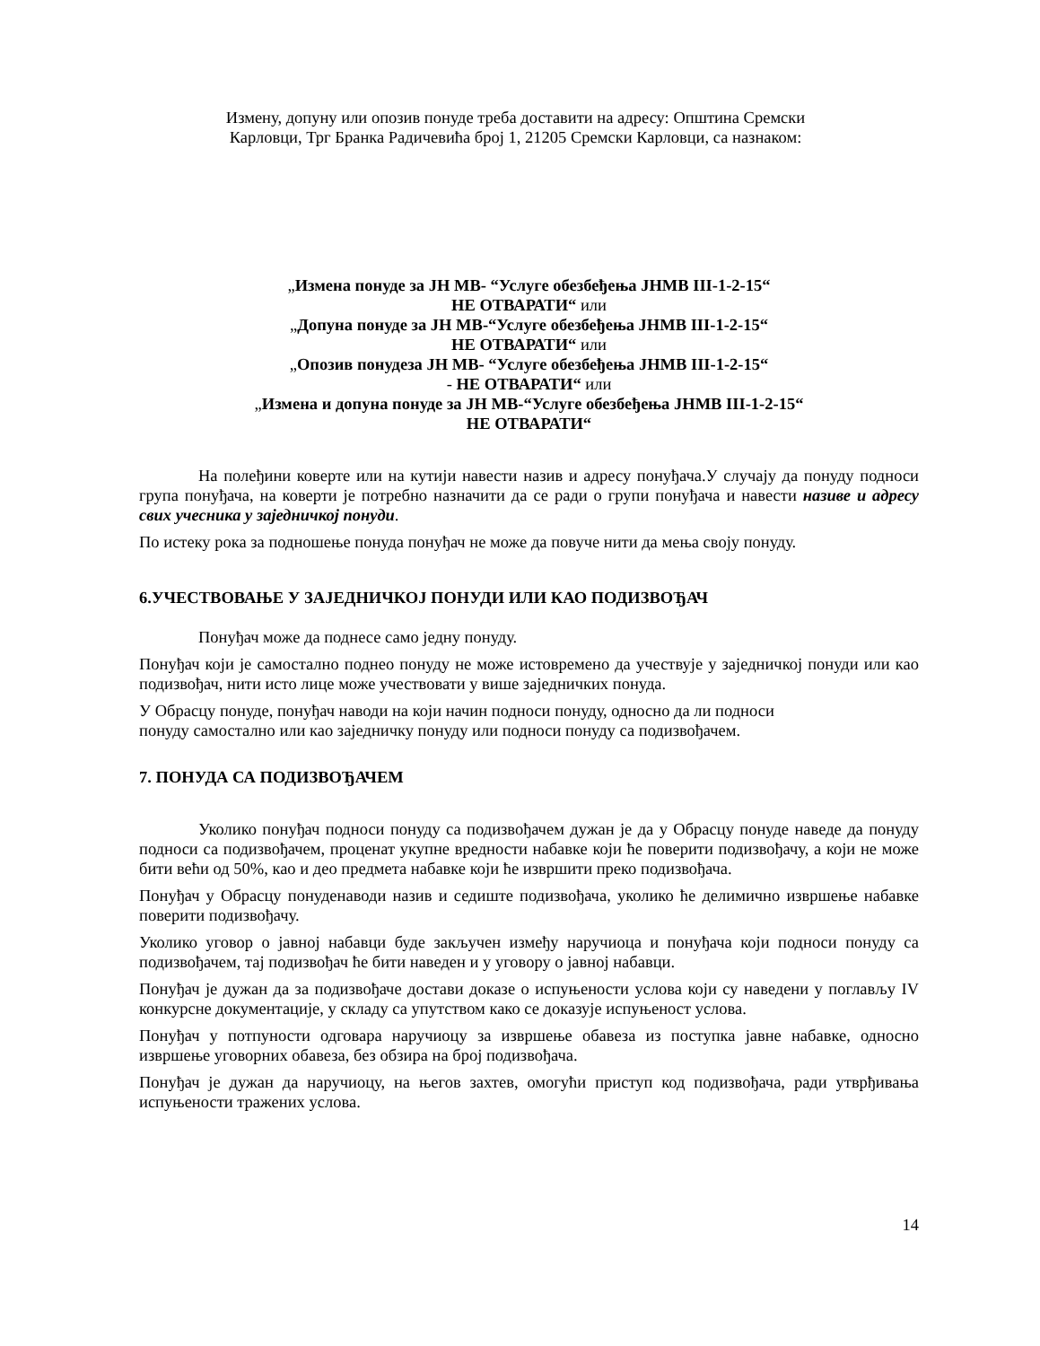Измену, допуну или опозив понуде треба доставити на адресу: Општина Сремски
Карловци, Трг Бранка Радичевића број 1, 21205 Сремски Карловци, са назнаком:
„Измена понуде за ЈН МВ- “Услуге обезбеђења ЈНМВ III-1-2-15“
НЕ ОТВАРАТИ“ или
„Допуна понуде за ЈН МВ-“Услуге обезбеђења ЈНМВ III-1-2-15“
НЕ ОТВАРАТИ“ или
„Опозив понудеза ЈН МВ- “Услуге обезбеђења ЈНМВ III-1-2-15“
- НЕ ОТВАРАТИ“ или
„Измена и допуна понуде за ЈН МВ-“Услуге обезбеђења ЈНМВ III-1-2-15“
НЕ ОТВАРАТИ“
На полеђини коверте или на кутији навести назив и адресу понуђача.У случају да понуду подноси група понуђача, на коверти је потребно назначити да се ради о групи понуђача и навести називе и адресу свих учесника у заједничкој понуди.
По истеку рока за подношење понуда понуђач не може да повуче нити да мења своју понуду.
6.УЧЕСТВОВАЊЕ У ЗАЈЕДНИЧКОЈ ПОНУДИ ИЛИ КАО ПОДИЗВОЂАЧ
Понуђач може да поднесе само једну понуду.
Понуђач који је самостално поднео понуду не може истовремено да учествује у заједничкој понуди или као подизвођач, нити исто лице може учествовати у више заједничких понуда.
У Обрасцу понуде, понуђач наводи на који начин подноси понуду, односно да ли подноси
понуду самостално или као заједничку понуду или подноси понуду са подизвођачем.
7. ПОНУДА СА ПОДИЗВОЂАЧЕМ
Уколико понуђач подноси понуду са подизвођачем дужан је да у Обрасцу понуде наведе да понуду подноси са подизвођачем, проценат укупне вредности набавке који ће поверити подизвођачу, а који не може бити већи од 50%, као и део предмета набавке који ће извршити преко подизвођача.
Понуђач у Обрасцу понуденаводи назив и седиште подизвођача, уколико ће делимично извршење набавке поверити подизвођачу.
Уколико уговор о јавној набавци буде закључен између наручиоца и понуђача који подноси понуду са подизвођачем, тај подизвођач ће бити наведен и у уговору о јавној набавци.
Понуђач је дужан да за подизвођаче достави доказе о испуњености услова који су наведени у поглављу IV конкурсне документације, у складу са упутством како се доказује испуњеност услова.
Понуђач у потпуности одговара наручиоцу за извршење обавеза из поступка јавне набавке, односно извршење уговорних обавеза, без обзира на број подизвођача.
Понуђач је дужан да наручиоцу, на његов захтев, омогући приступ код подизвођача, ради утврђивања испуњености тражених услова.
14